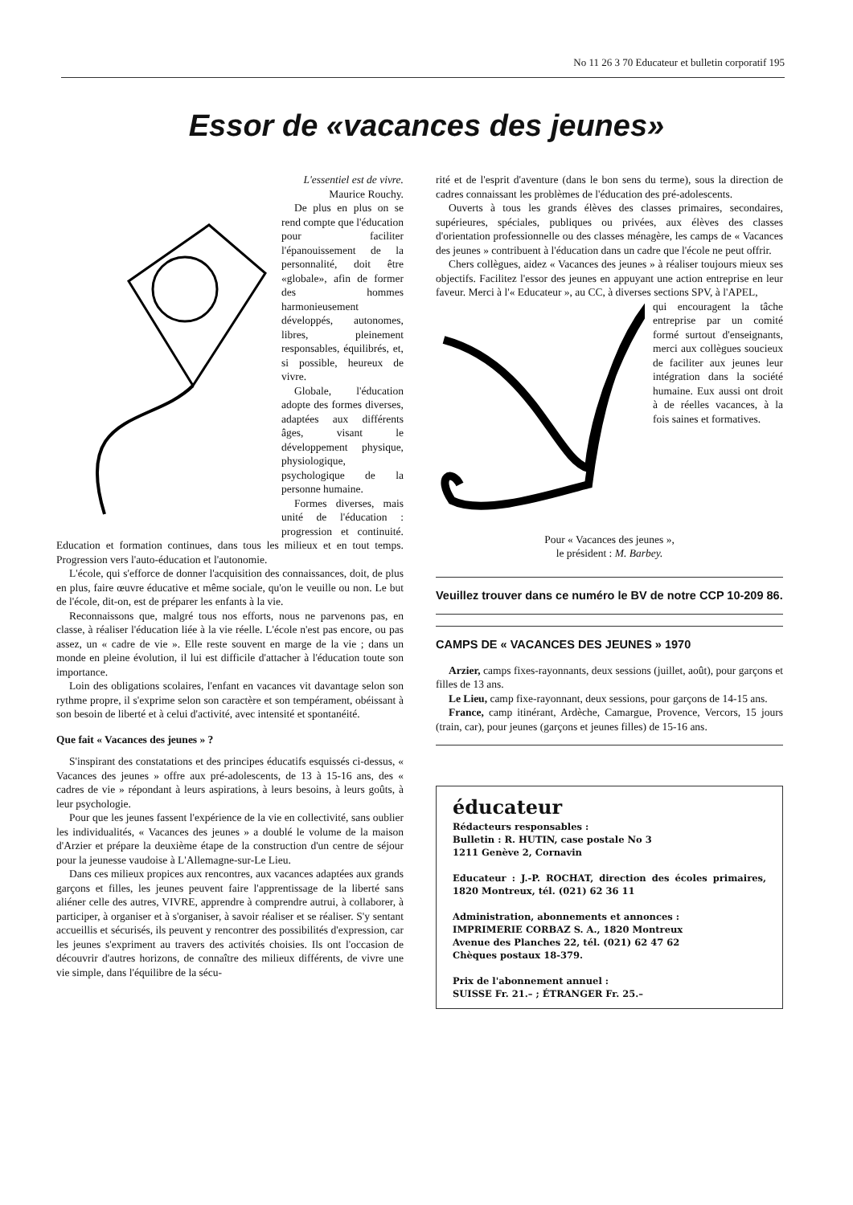No 11 26 3 70 Educateur et bulletin corporatif 195
Essor de «vacances des jeunes»
L'essentiel est de vivre.
Maurice Rouchy.
De plus en plus on se rend compte que l'éducation pour faciliter l'épanouissement de la personnalité, doit être «globale», afin de former des hommes harmonieusement développés, autonomes, libres, pleinement responsables, équilibrés, et, si possible, heureux de vivre.
Globale, l'éducation adopte des formes diverses, adaptées aux différents âges, visant le développement physique, physiologique, psychologique de la personne humaine.
Formes diverses, mais unité de l'éducation : progression et continuité. Education et formation continues, dans tous les milieux et en tout temps. Progression vers l'auto-éducation et l'autonomie.
L'école, qui s'efforce de donner l'acquisition des connaissances, doit, de plus en plus, faire œuvre éducative et même sociale, qu'on le veuille ou non. Le but de l'école, dit-on, est de préparer les enfants à la vie.
Reconnaissons que, malgré tous nos efforts, nous ne parvenons pas, en classe, à réaliser l'éducation liée à la vie réelle. L'école n'est pas encore, ou pas assez, un « cadre de vie ». Elle reste souvent en marge de la vie ; dans un monde en pleine évolution, il lui est difficile d'attacher à l'éducation toute son importance.
Loin des obligations scolaires, l'enfant en vacances vit davantage selon son rythme propre, il s'exprime selon son caractère et son tempérament, obéissant à son besoin de liberté et à celui d'activité, avec intensité et spontanéité.
Que fait « Vacances des jeunes » ?
S'inspirant des constatations et des principes éducatifs esquissés ci-dessus, « Vacances des jeunes » offre aux pré-adolescents, de 13 à 15-16 ans, des « cadres de vie » répondant à leurs aspirations, à leurs besoins, à leurs goûts, à leur psychologie.
Pour que les jeunes fassent l'expérience de la vie en collectivité, sans oublier les individualités, « Vacances des jeunes » a doublé le volume de la maison d'Arzier et prépare la deuxième étape de la construction d'un centre de séjour pour la jeunesse vaudoise à L'Allemagne-sur-Le Lieu.
Dans ces milieux propices aux rencontres, aux vacances adaptées aux grands garçons et filles, les jeunes peuvent faire l'apprentissage de la liberté sans aliéner celle des autres, VIVRE, apprendre à comprendre autrui, à collaborer, à participer, à organiser et à s'organiser, à savoir réaliser et se réaliser. S'y sentant accueillis et sécurisés, ils peuvent y rencontrer des possibilités d'expression, car les jeunes s'expriment au travers des activités choisies. Ils ont l'occasion de découvrir d'autres horizons, de connaître des milieux différents, de vivre une vie simple, dans l'équilibre de la sécu-
rité et de l'esprit d'aventure (dans le bon sens du terme), sous la direction de cadres connaissant les problèmes de l'éducation des pré-adolescents.
Ouverts à tous les grands élèves des classes primaires, secondaires, supérieures, spéciales, publiques ou privées, aux élèves des classes d'orientation professionnelle ou des classes ménagère, les camps de « Vacances des jeunes » contribuent à l'éducation dans un cadre que l'école ne peut offrir.
Chers collègues, aidez « Vacances des jeunes » à réaliser toujours mieux ses objectifs. Facilitez l'essor des jeunes en appuyant une action entreprise en leur faveur. Merci à l'« Educateur », au CC, à diverses sections SPV, à l'APEL,
qui encouragent la tâche entreprise par un comité formé surtout d'enseignants, merci aux collègues soucieux de faciliter aux jeunes leur intégration dans la société humaine. Eux aussi ont droit à de réelles vacances, à la fois saines et formatives.
Pour « Vacances des jeunes »,
le président : M. Barbey.
Veuillez trouver dans ce numéro le BV de notre CCP 10-209 86.
CAMPS DE « VACANCES DES JEUNES » 1970
Arzier, camps fixes-rayonnants, deux sessions (juillet, août), pour garçons et filles de 13 ans.
Le Lieu, camp fixe-rayonnant, deux sessions, pour garçons de 14-15 ans.
France, camp itinérant, Ardèche, Camargue, Provence, Vercors, 15 jours (train, car), pour jeunes (garçons et jeunes filles) de 15-16 ans.
éducateur
Rédacteurs responsables :
Bulletin : R. HUTIN, case postale No 3
1211 Genève 2, Cornavin
Educateur : J.-P. ROCHAT, direction des écoles primaires, 1820 Montreux, tél. (021) 62 36 11
Administration, abonnements et annonces :
IMPRIMERIE CORBAZ S. A., 1820 Montreux
Avenue des Planches 22, tél. (021) 62 47 62
Chèques postaux 18-379.
Prix de l'abonnement annuel :
SUISSE Fr. 21.– ; ÉTRANGER Fr. 25.–